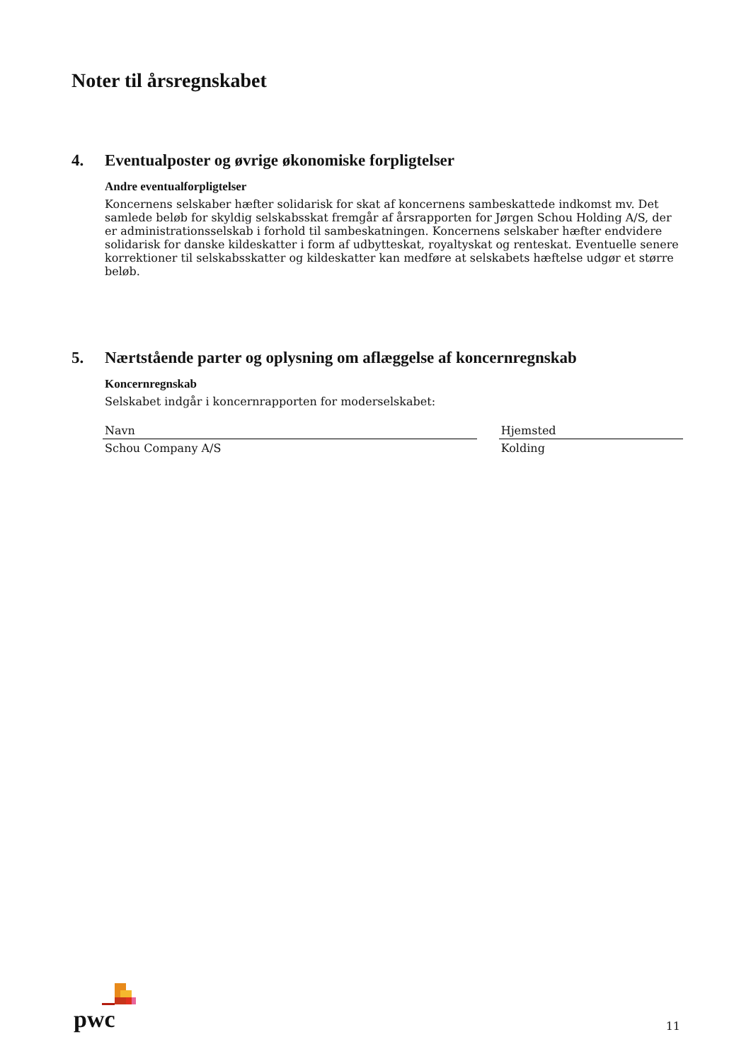Noter til årsregnskabet
4. Eventualposter og øvrige økonomiske forpligtelser
Andre eventualforpligtelser
Koncernens selskaber hæfter solidarisk for skat af koncernens sambeskattede indkomst mv. Det samlede beløb for skyldig selskabsskat fremgår af årsrapporten for Jørgen Schou Holding A/S, der er administrationsselskab i forhold til sambeskatningen. Koncernens selskaber hæfter endvidere solidarisk for danske kildeskatter i form af udbytteskat, royaltyskat og renteskat. Eventuelle senere korrektioner til selskabsskatter og kildeskatter kan medføre at selskabets hæftelse udgør et større beløb.
5. Nærtstående parter og oplysning om aflæggelse af koncernregnskab
Koncernregnskab
Selskabet indgår i koncernrapporten for moderselskabet:
| Navn | | Hjemsted |
| Schou Company A/S | | Kolding |
pwc
11